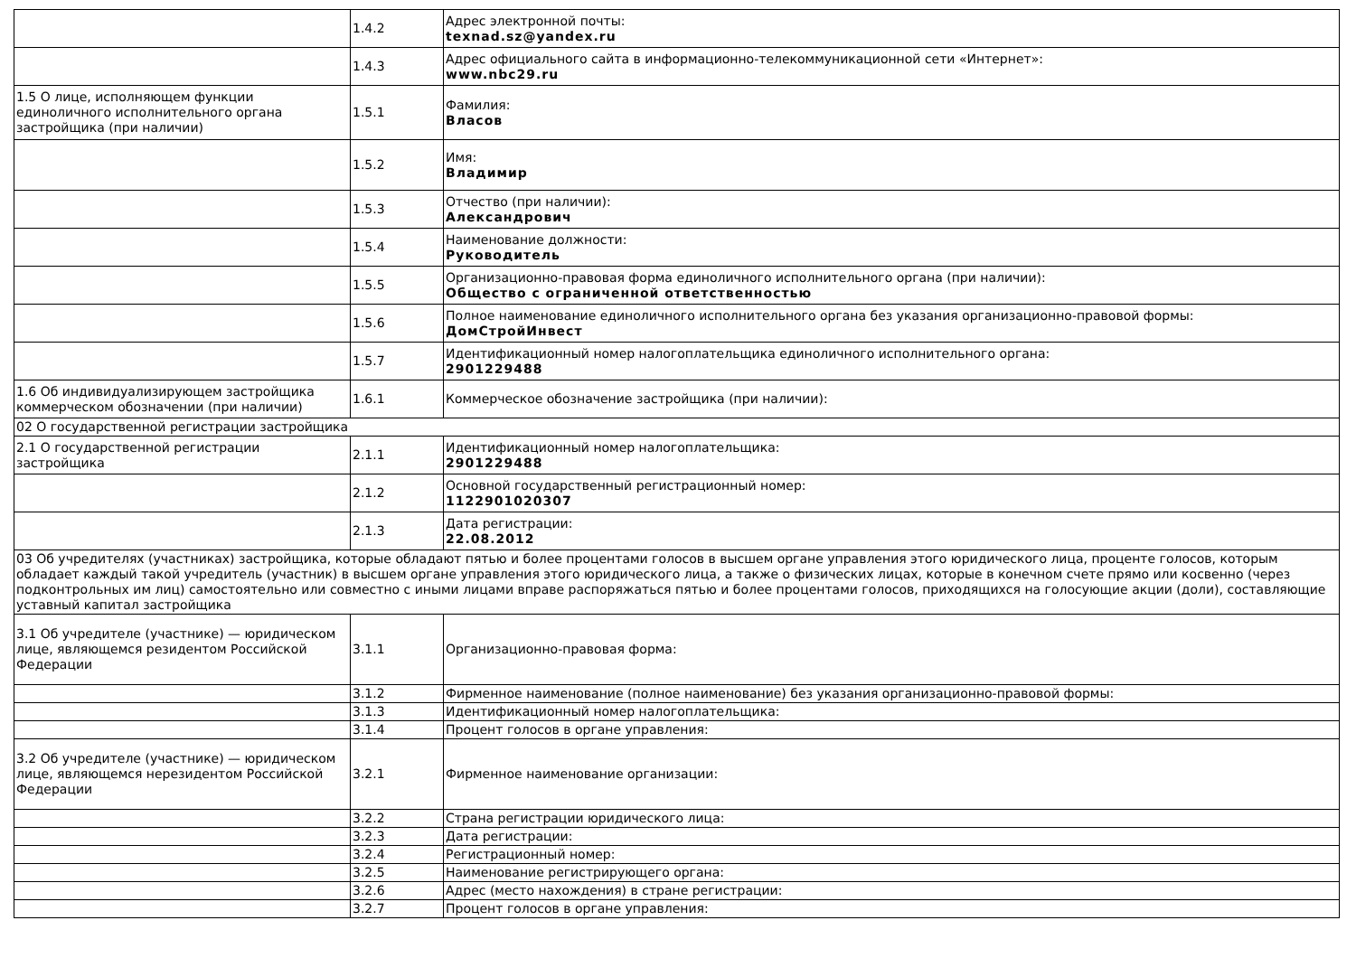| | 1.4.2 | Адрес электронной почты: texnad.sz@yandex.ru |
| | 1.4.3 | Адрес официального сайта в информационно-телекоммуникационной сети «Интернет»: www.nbc29.ru |
| 1.5 О лице, исполняющем функции единоличного исполнительного органа застройщика (при наличии) | 1.5.1 | Фамилия: Власов |
| | 1.5.2 | Имя: Владимир |
| | 1.5.3 | Отчество (при наличии): Александрович |
| | 1.5.4 | Наименование должности: Руководитель |
| | 1.5.5 | Организационно-правовая форма единоличного исполнительного органа (при наличии): Общество с ограниченной ответственностью |
| | 1.5.6 | Полное наименование единоличного исполнительного органа без указания организационно-правовой формы: ДомСтройИнвест |
| | 1.5.7 | Идентификационный номер налогоплательщика единоличного исполнительного органа: 2901229488 |
| 1.6 Об индивидуализирующем застройщика коммерческом обозначении (при наличии) | 1.6.1 | Коммерческое обозначение застройщика (при наличии): |
| 02 О государственной регистрации застройщика | | |
| 2.1 О государственной регистрации застройщика | 2.1.1 | Идентификационный номер налогоплательщика: 2901229488 |
| | 2.1.2 | Основной государственный регистрационный номер: 1122901020307 |
| | 2.1.3 | Дата регистрации: 22.08.2012 |
| 03 Об учредителях (участниках) застройщика, которые обладают пятью и более процентами голосов в высшем органе управления этого юридического лица, проценте голосов, которым обладает каждый такой учредитель (участник) в высшем органе управления этого юридического лица, а также о физических лицах, которые в конечном счете прямо или косвенно (через подконтрольных им лиц) самостоятельно или совместно с иными лицами вправе распоряжаться пятью и более процентами голосов, приходящихся на голосующие акции (доли), составляющие уставный капитал застройщика | | |
| 3.1 Об учредителе (участнике) — юридическом лице, являющемся резидентом Российской Федерации | 3.1.1 | Организационно-правовая форма: |
| | 3.1.2 | Фирменное наименование (полное наименование) без указания организационно-правовой формы: |
| | 3.1.3 | Идентификационный номер налогоплательщика: |
| | 3.1.4 | Процент голосов в органе управления: |
| 3.2 Об учредителе (участнике) — юридическом лице, являющемся нерезидентом Российской Федерации | 3.2.1 | Фирменное наименование организации: |
| | 3.2.2 | Страна регистрации юридического лица: |
| | 3.2.3 | Дата регистрации: |
| | 3.2.4 | Регистрационный номер: |
| | 3.2.5 | Наименование регистрирующего органа: |
| | 3.2.6 | Адрес (место нахождения) в стране регистрации: |
| | 3.2.7 | Процент голосов в органе управления: |